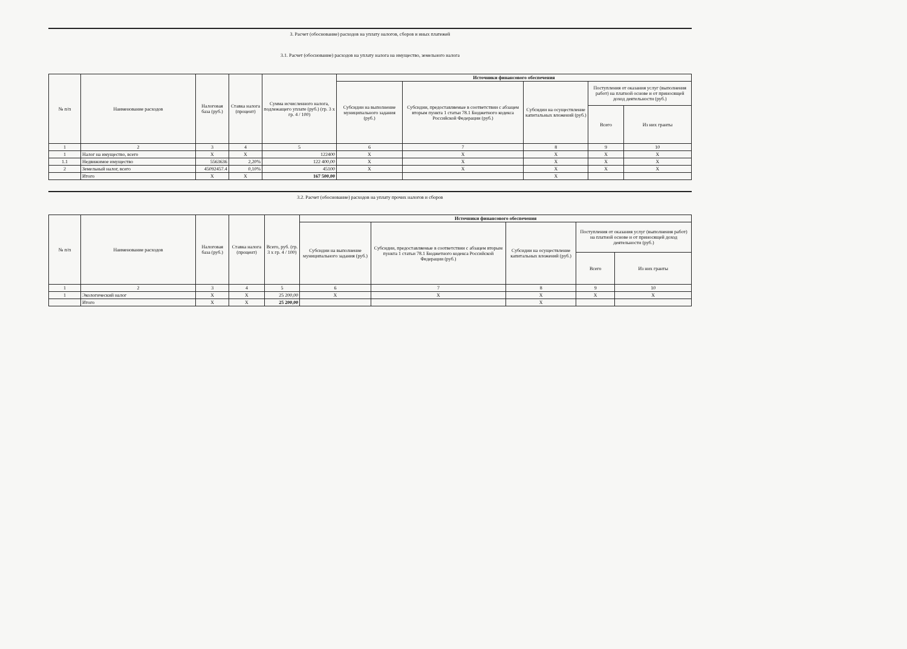3. Расчет (обоснование) расходов на уплату налогов, сборов и иных платежей
3.1. Расчет (обоснование) расходов на уплату налога на имущество, земельного налога
| № п/п | Наименование расходов | Налоговая база (руб.) | Ставка налога (процент) | Сумма исчисленного налога, подлежащего уплате (руб.) (гр. 3 x гр. 4 / 100) | Источники финансового обеспечения | | | | |
| --- | --- | --- | --- | --- | --- | --- | --- | --- | --- |
| | | | | | Субсидии на выполнение муниципального задания (руб.) | Субсидии, предоставляемые в соответствии с абзацем вторым пункта 1 статьи 78.1 Бюджетного кодекса Российской Федерации (руб.) | Субсидии на осуществление капитальных вложений (руб.) | Поступления от оказания услуг (выполнения работ) на платной основе и от приносящей доход деятельности (руб.) | |
| | | | | | | | | Всего | Из них гранты |
| 1 | 2 | 3 | 4 | 5 | 6 | 7 | 8 | 9 | 10 |
| 1 | Налог на имущество, всего | X | X | 122400 | X | X | X | X | X |
| 1.1 | Недвижимое имущество | 5563636 | 2,20% | 122 400,00 | X | X | X | X | X |
| 2 | Земельный налог, всего | 45092457.4 | 0,10% | 45100 | X | X | X | X | X |
| | Итого | X | X | 167 500,00 | | | X | | |
3.2. Расчет (обоснование) расходов на уплату прочих налогов и сборов
| № п/п | Наименование расходов | Налоговая база (руб.) | Ставка налога (процент) | Всего, руб. (гр. 3 x гр. 4 / 100) | Источники финансового обеспечения | | | | |
| --- | --- | --- | --- | --- | --- | --- | --- | --- | --- |
| | | | | | Субсидии на выполнение муниципального задания (руб.) | Субсидии, предоставляемые в соответствии с абзацем вторым пункта 1 статьи 78.1 Бюджетного кодекса Российской Федерации (руб.) | Субсидии на осуществление капитальных вложений (руб.) | Поступления от оказания услуг (выполнения работ) на платной основе и от приносящей доход деятельности (руб.) | |
| | | | | | | | | Всего | Из них гранты |
| 1 | 2 | 3 | 4 | 5 | 6 | 7 | 8 | 9 | 10 |
| 1 | Экологический налог | X | X | 25 200,00 | X | X | X | X | X |
| | Итого | X | X | 25 200,00 | | | X | | |